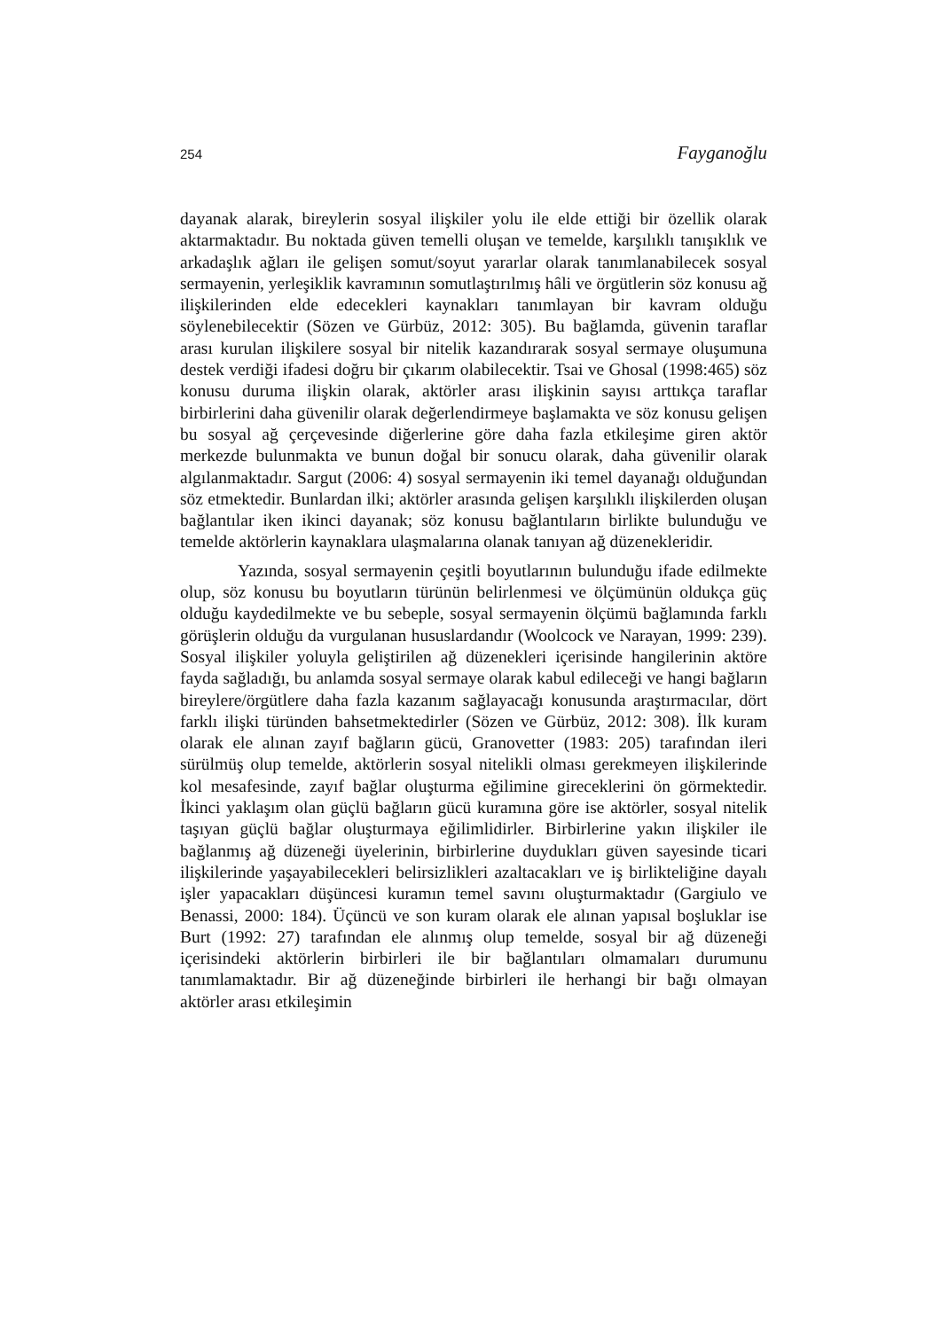254 Fayganoğlu
dayanak alarak, bireylerin sosyal ilişkiler yolu ile elde ettiği bir özellik olarak aktarmaktadır. Bu noktada güven temelli oluşan ve temelde, karşılıklı tanışıklık ve arkadaşlık ağları ile gelişen somut/soyut yararlar olarak tanımlanabilecek sosyal sermayenin, yerleşiklik kavramının somutlaştırılmış hâli ve örgütlerin söz konusu ağ ilişkilerinden elde edecekleri kaynakları tanımlayan bir kavram olduğu söylenebilecektir (Sözen ve Gürbüz, 2012: 305). Bu bağlamda, güvenin taraflar arası kurulan ilişkilere sosyal bir nitelik kazandırarak sosyal sermaye oluşumuna destek verdiği ifadesi doğru bir çıkarım olabilecektir. Tsai ve Ghosal (1998:465) söz konusu duruma ilişkin olarak, aktörler arası ilişkinin sayısı arttıkça taraflar birbirlerini daha güvenilir olarak değerlendirmeye başlamakta ve söz konusu gelişen bu sosyal ağ çerçevesinde diğerlerine göre daha fazla etkileşime giren aktör merkezde bulunmakta ve bunun doğal bir sonucu olarak, daha güvenilir olarak algılanmaktadır. Sargut (2006: 4) sosyal sermayenin iki temel dayanağı olduğundan söz etmektedir. Bunlardan ilki; aktörler arasında gelişen karşılıklı ilişkilerden oluşan bağlantılar iken ikinci dayanak; söz konusu bağlantıların birlikte bulunduğu ve temelde aktörlerin kaynaklara ulaşmalarına olanak tanıyan ağ düzenekleridir.
Yazında, sosyal sermayenin çeşitli boyutlarının bulunduğu ifade edilmekte olup, söz konusu bu boyutların türünün belirlenmesi ve ölçümünün oldukça güç olduğu kaydedilmekte ve bu sebeple, sosyal sermayenin ölçümü bağlamında farklı görüşlerin olduğu da vurgulanan hususlardandır (Woolcock ve Narayan, 1999: 239). Sosyal ilişkiler yoluyla geliştirilen ağ düzenekleri içerisinde hangilerinin aktöre fayda sağladığı, bu anlamda sosyal sermaye olarak kabul edileceği ve hangi bağların bireylere/örgütlere daha fazla kazanım sağlayacağı konusunda araştırmacılar, dört farklı ilişki türünden bahsetmektedirler (Sözen ve Gürbüz, 2012: 308). İlk kuram olarak ele alınan zayıf bağların gücü, Granovetter (1983: 205) tarafından ileri sürülmüş olup temelde, aktörlerin sosyal nitelikli olması gerekmeyen ilişkilerinde kol mesafesinde, zayıf bağlar oluşturma eğilimine gireceklerini ön görmektedir. İkinci yaklaşım olan güçlü bağların gücü kuramına göre ise aktörler, sosyal nitelik taşıyan güçlü bağlar oluşturmaya eğilimlidirler. Birbirlerine yakın ilişkiler ile bağlanmış ağ düzeneği üyelerinin, birbirlerine duydukları güven sayesinde ticari ilişkilerinde yaşayabilecekleri belirsizlikleri azaltacakları ve iş birlikteliğine dayalı işler yapacakları düşüncesi kuramın temel savını oluşturmaktadır (Gargiulo ve Benassi, 2000: 184). Üçüncü ve son kuram olarak ele alınan yapısal boşluklar ise Burt (1992: 27) tarafından ele alınmış olup temelde, sosyal bir ağ düzeneği içerisindeki aktörlerin birbirleri ile bir bağlantıları olmamaları durumunu tanımlamaktadır. Bir ağ düzeneğinde birbirleri ile herhangi bir bağı olmayan aktörler arası etkileşimin